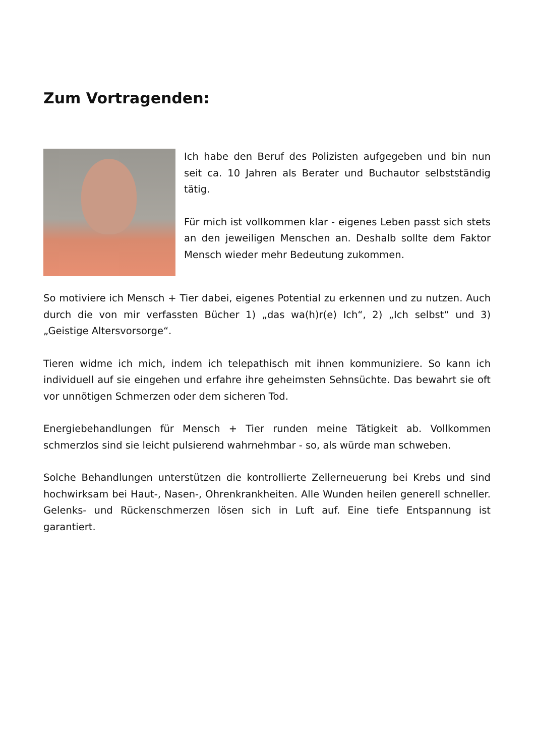Zum Vortragenden:
Ich habe den Beruf des Polizisten aufgegeben und bin nun seit ca. 10 Jahren als Berater und Buchautor selbstständig tätig.
Für mich ist vollkommen klar - eigenes Leben passt sich stets an den jeweiligen Menschen an. Deshalb sollte dem Faktor Mensch wieder mehr Bedeutung zukommen.
So motiviere ich Mensch + Tier dabei, eigenes Potential zu erkennen und zu nutzen. Auch durch die von mir verfassten Bücher 1) „das wa(h)r(e) Ich“, 2) „Ich selbst“ und 3) „Geistige Altersvorsorge“.
Tieren widme ich mich, indem ich telepathisch mit ihnen kommuniziere. So kann ich individuell auf sie eingehen und erfahre ihre geheimsten Sehnsüchte. Das bewahrt sie oft vor unnötigen Schmerzen oder dem sicheren Tod.
Energiebehandlungen für Mensch + Tier runden meine Tätigkeit ab. Vollkommen schmerzlos sind sie leicht pulsierend wahrnehmbar - so, als würde man schweben.
Solche Behandlungen unterstützen die kontrollierte Zellerneuerung bei Krebs und sind hochwirksam bei Haut-, Nasen-, Ohrenkrankheiten. Alle Wunden heilen generell schneller. Gelenks- und Rückenschmerzen lösen sich in Luft auf. Eine tiefe Entspannung ist garantiert.